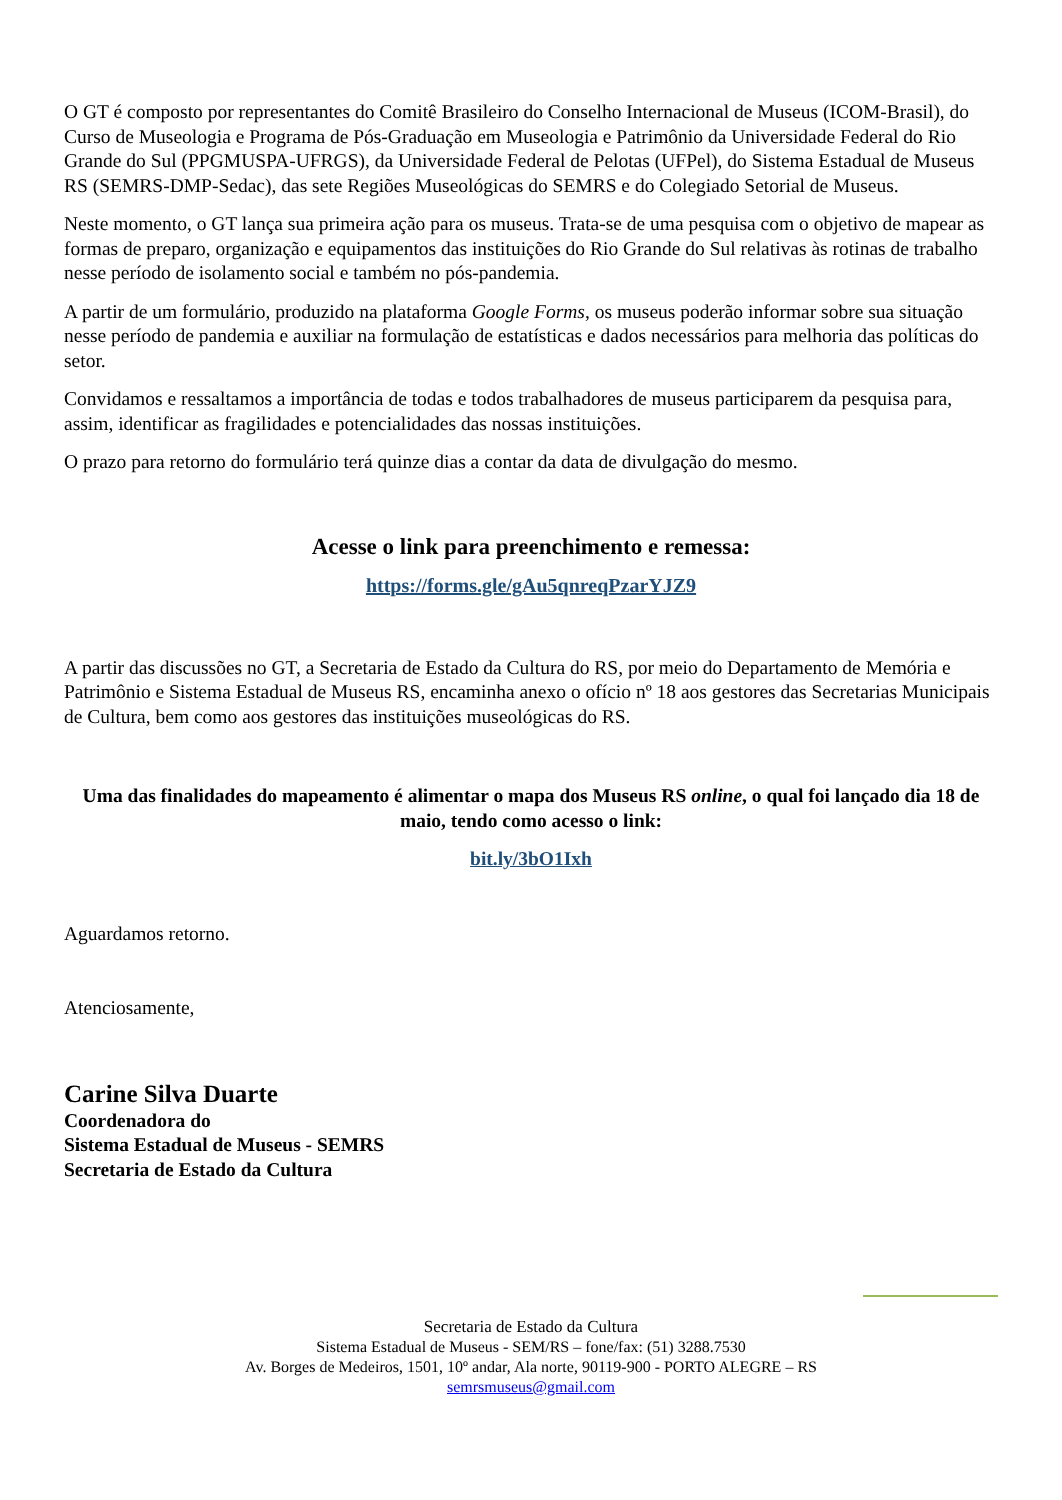O GT é composto por representantes do Comitê Brasileiro do Conselho Internacional de Museus (ICOM-Brasil), do Curso de Museologia e Programa de Pós-Graduação em Museologia e Patrimônio da Universidade Federal do Rio Grande do Sul (PPGMUSPA-UFRGS), da Universidade Federal de Pelotas (UFPel), do Sistema Estadual de Museus RS (SEMRS-DMP-Sedac), das sete Regiões Museológicas do SEMRS e do Colegiado Setorial de Museus.
Neste momento, o GT lança sua primeira ação para os museus. Trata-se de uma pesquisa com o objetivo de mapear as formas de preparo, organização e equipamentos das instituições do Rio Grande do Sul relativas às rotinas de trabalho nesse período de isolamento social e também no pós-pandemia.
A partir de um formulário, produzido na plataforma Google Forms, os museus poderão informar sobre sua situação nesse período de pandemia e auxiliar na formulação de estatísticas e dados necessários para melhoria das políticas do setor.
Convidamos e ressaltamos a importância de todas e todos trabalhadores de museus participarem da pesquisa para, assim, identificar as fragilidades e potencialidades das nossas instituições.
O prazo para retorno do formulário terá quinze dias a contar da data de divulgação do mesmo.
Acesse o link para preenchimento e remessa:
https://forms.gle/gAu5qnreqPzarYJZ9
A partir das discussões no GT, a Secretaria de Estado da Cultura do RS, por meio do Departamento de Memória e Patrimônio e Sistema Estadual de Museus RS, encaminha anexo o ofício nº 18 aos gestores das Secretarias Municipais de Cultura, bem como aos gestores das instituições museológicas do RS.
Uma das finalidades do mapeamento é alimentar o mapa dos Museus RS online, o qual foi lançado dia 18 de maio, tendo como acesso o link:
bit.ly/3bO1Ixh
Aguardamos retorno.
Atenciosamente,
Carine Silva Duarte
Coordenadora do
Sistema Estadual de Museus - SEMRS
Secretaria de Estado da Cultura
Secretaria de Estado da Cultura
Sistema Estadual de Museus - SEM/RS – fone/fax: (51) 3288.7530
Av. Borges de Medeiros, 1501, 10º andar, Ala norte, 90119-900 - PORTO ALEGRE – RS
semrsmuseus@gmail.com